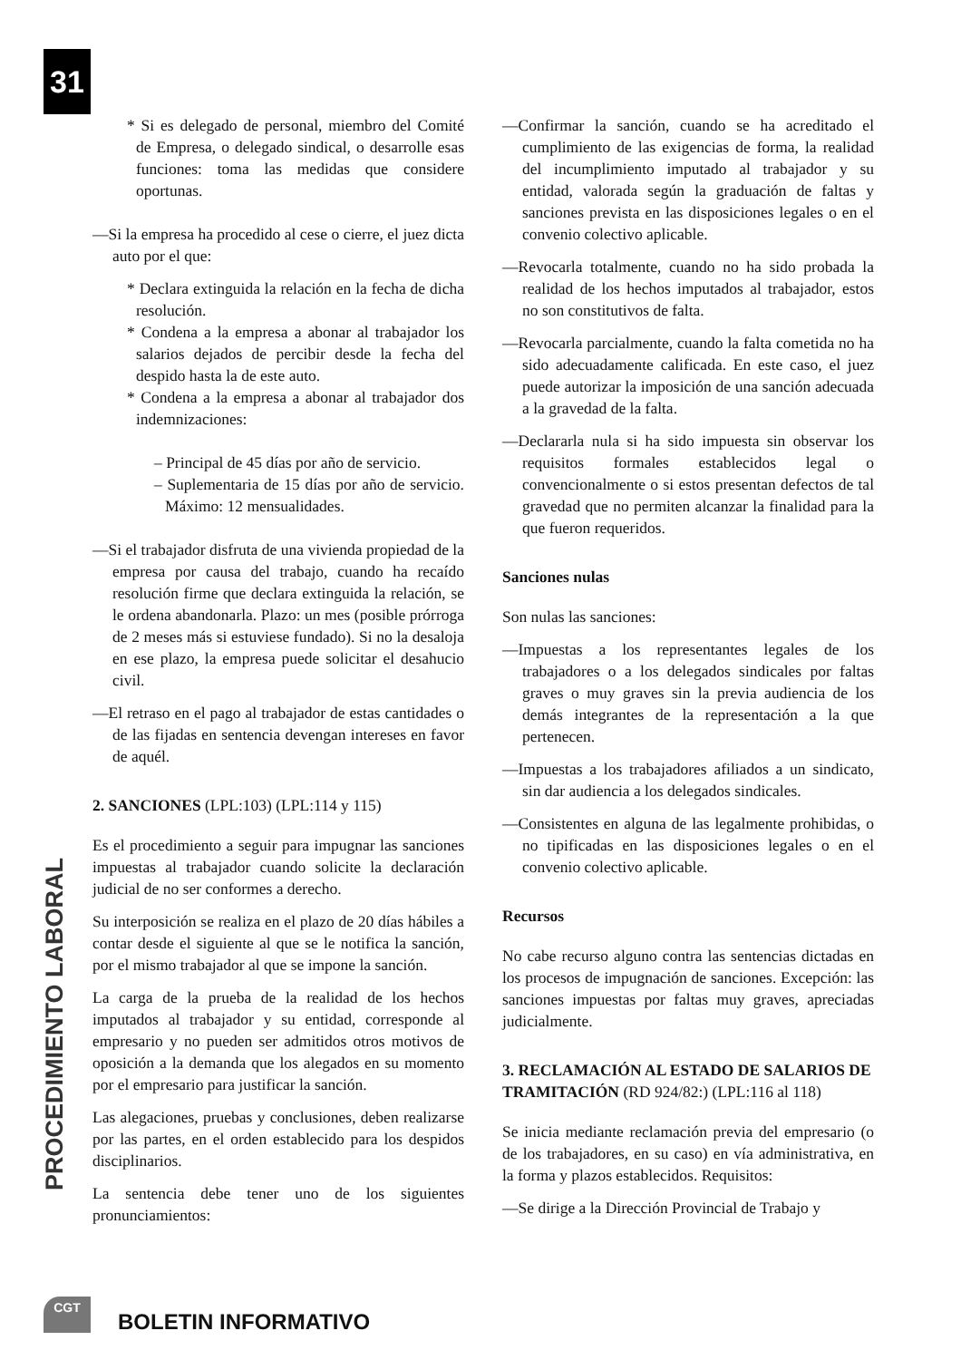31
PROCEDIMIENTO LABORAL
* Si es delegado de personal, miembro del Comité de Empresa, o delegado sindical, o desarrolle esas funciones: toma las medidas que considere oportunas.
—Si la empresa ha procedido al cese o cierre, el juez dicta auto por el que:
* Declara extinguida la relación en la fecha de dicha resolución.
* Condena a la empresa a abonar al trabajador los salarios dejados de percibir desde la fecha del despido hasta la de este auto.
* Condena a la empresa a abonar al trabajador dos indemnizaciones:
– Principal de 45 días por año de servicio.
– Suplementaria de 15 días por año de servicio. Máximo: 12 mensualidades.
—Si el trabajador disfruta de una vivienda propiedad de la empresa por causa del trabajo, cuando ha recaído resolución firme que declara extinguida la relación, se le ordena abandonarla. Plazo: un mes (posible prórroga de 2 meses más si estuviese fundado). Si no la desaloja en ese plazo, la empresa puede solicitar el desahucio civil.
—El retraso en el pago al trabajador de estas cantidades o de las fijadas en sentencia devengan intereses en favor de aquél.
2. SANCIONES (LPL:103) (LPL:114 y 115)
Es el procedimiento a seguir para impugnar las sanciones impuestas al trabajador cuando solicite la declaración judicial de no ser conformes a derecho.
Su interposición se realiza en el plazo de 20 días hábiles a contar desde el siguiente al que se le notifica la sanción, por el mismo trabajador al que se impone la sanción.
La carga de la prueba de la realidad de los hechos imputados al trabajador y su entidad, corresponde al empresario y no pueden ser admitidos otros motivos de oposición a la demanda que los alegados en su momento por el empresario para justificar la sanción.
Las alegaciones, pruebas y conclusiones, deben realizarse por las partes, en el orden establecido para los despidos disciplinarios.
La sentencia debe tener uno de los siguientes pronunciamientos:
—Confirmar la sanción, cuando se ha acreditado el cumplimiento de las exigencias de forma, la realidad del incumplimiento imputado al trabajador y su entidad, valorada según la graduación de faltas y sanciones prevista en las disposiciones legales o en el convenio colectivo aplicable.
—Revocarla totalmente, cuando no ha sido probada la realidad de los hechos imputados al trabajador, estos no son constitutivos de falta.
—Revocarla parcialmente, cuando la falta cometida no ha sido adecuadamente calificada. En este caso, el juez puede autorizar la imposición de una sanción adecuada a la gravedad de la falta.
—Declararla nula si ha sido impuesta sin observar los requisitos formales establecidos legal o convencionalmente o si estos presentan defectos de tal gravedad que no permiten alcanzar la finalidad para la que fueron requeridos.
Sanciones nulas
Son nulas las sanciones:
—Impuestas a los representantes legales de los trabajadores o a los delegados sindicales por faltas graves o muy graves sin la previa audiencia de los demás integrantes de la representación a la que pertenecen.
—Impuestas a los trabajadores afiliados a un sindicato, sin dar audiencia a los delegados sindicales.
—Consistentes en alguna de las legalmente prohibidas, o no tipificadas en las disposiciones legales o en el convenio colectivo aplicable.
Recursos
No cabe recurso alguno contra las sentencias dictadas en los procesos de impugnación de sanciones. Excepción: las sanciones impuestas por faltas muy graves, apreciadas judicialmente.
3. RECLAMACIÓN AL ESTADO DE SALARIOS DE TRAMITACIÓN (RD 924/82:) (LPL:116 al 118)
Se inicia mediante reclamación previa del empresario (o de los trabajadores, en su caso) en vía administrativa, en la forma y plazos establecidos. Requisitos:
—Se dirige a la Dirección Provincial de Trabajo y
CGT BOLETIN INFORMATIVO